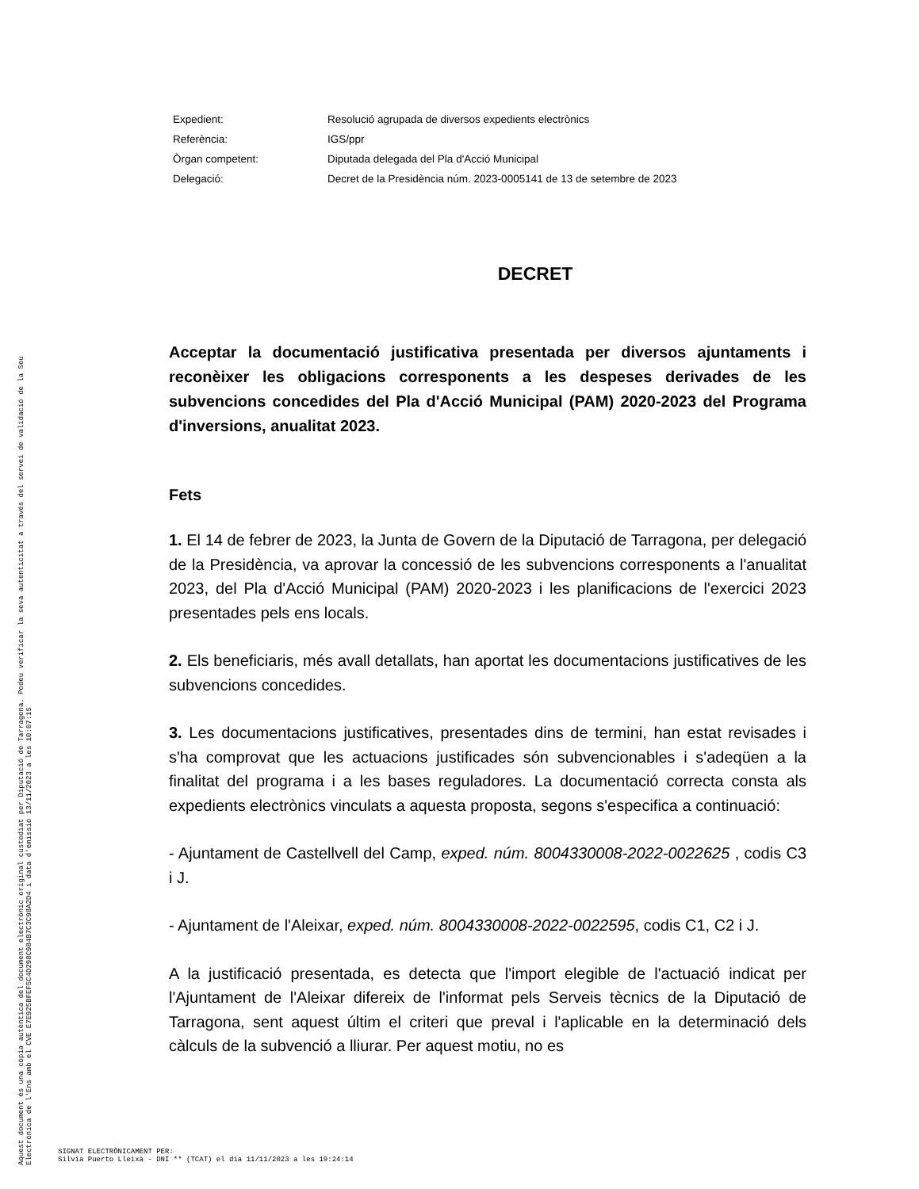Aquest document és una còpia autèntica del document electrònic original custodiat per Diputació de Tarragona. Podeu verificar la seva autenticitat a través del servei de validació de la Seu Electrònica de l'Ens amb el CVE E7E925BFEF5C4D298C984B7C3C98A2D4 i data d'emissió 13/11/2023 a les 10:07:15
| Expedient: | Resolució agrupada de diversos expedients electrònics |
| Referència: | IGS/ppr |
| Òrgan competent: | Diputada delegada del Pla d'Acció Municipal |
| Delegació: | Decret de la Presidència núm. 2023-0005141 de 13 de setembre de 2023 |
DECRET
Acceptar la documentació justificativa presentada per diversos ajuntaments i reconèixer les obligacions corresponents a les despeses derivades de les subvencions concedides del Pla d'Acció Municipal (PAM) 2020-2023 del Programa d'inversions, anualitat 2023.
Fets
1. El 14 de febrer de 2023, la Junta de Govern de la Diputació de Tarragona, per delegació de la Presidència, va aprovar la concessió de les subvencions corresponents a l'anualitat 2023, del Pla d'Acció Municipal (PAM) 2020-2023 i les planificacions de l'exercici 2023 presentades pels ens locals.
2. Els beneficiaris, més avall detallats, han aportat les documentacions justificatives de les subvencions concedides.
3. Les documentacions justificatives, presentades dins de termini, han estat revisades i s'ha comprovat que les actuacions justificades són subvencionables i s'adeqüen a la finalitat del programa i a les bases reguladores. La documentació correcta consta als expedients electrònics vinculats a aquesta proposta, segons s'especifica a continuació:
- Ajuntament de Castellvell del Camp, exped. núm. 8004330008-2022-0022625 , codis C3 i J.
- Ajuntament de l'Aleixar, exped. núm. 8004330008-2022-0022595, codis C1, C2 i J.
A la justificació presentada, es detecta que l'import elegible de l'actuació indicat per l'Ajuntament de l'Aleixar difereix de l'informat pels Serveis tècnics de la Diputació de Tarragona, sent aquest últim el criteri que preval i l'aplicable en la determinació dels càlculs de la subvenció a lliurar. Per aquest motiu, no es
SIGNAT ELECTRÒNICAMENT PER:
Silvia Puerto Lleixà - DNI ** (TCAT) el dia 11/11/2023 a les 19:24:14